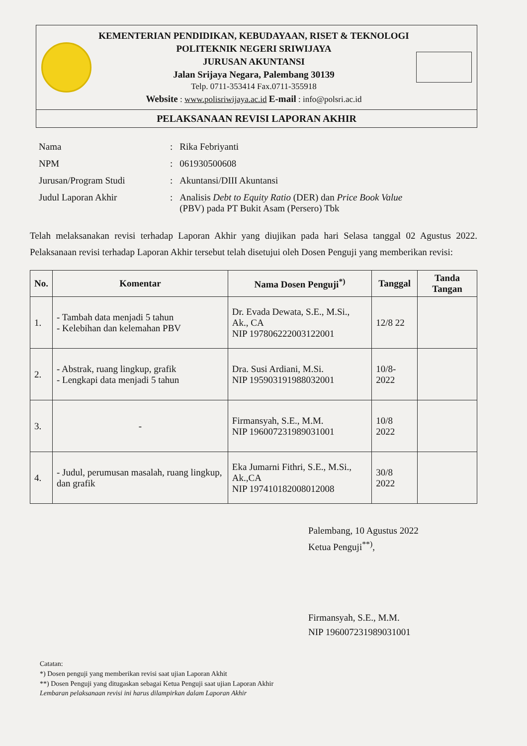KEMENTERIAN PENDIDIKAN, KEBUDAYAAN, RISET & TEKNOLOGI
POLITEKNIK NEGERI SRIWIJAYA
JURUSAN AKUNTANSI
Jalan Srijaya Negara, Palembang 30139
Telp. 0711-353414 Fax.0711-355918
Website : www.polisriwijaya.ac.id E-mail : info@polsri.ac.id
PELAKSANAAN REVISI LAPORAN AKHIR
| Nama | : | Rika Febriyanti |
| NPM | : | 061930500608 |
| Jurusan/Program Studi | : | Akuntansi/DIII Akuntansi |
| Judul Laporan Akhir | : | Analisis Debt to Equity Ratio (DER) dan Price Book Value (PBV) pada PT Bukit Asam (Persero) Tbk |
Telah melaksanakan revisi terhadap Laporan Akhir yang diujikan pada hari Selasa tanggal 02 Agustus 2022. Pelaksanaan revisi terhadap Laporan Akhir tersebut telah disetujui oleh Dosen Penguji yang memberikan revisi:
| No. | Komentar | Nama Dosen Penguji<sup>*)</sup> | Tanggal | Tanda Tangan |
| --- | --- | --- | --- | --- |
| 1. | - Tambah data menjadi 5 tahun - Kelebihan dan kelemahan PBV | Dr. Evada Dewata, S.E., M.Si., Ak., CA NIP 197806222003122001 | 12/8 22 | |
| 2. | - Abstrak, ruang lingkup, grafik - Lengkapi data menjadi 5 tahun | Dra. Susi Ardiani, M.Si. NIP 195903191988032001 | 10/8-2022 | |
| 3. | - | Firmansyah, S.E., M.M. NIP 196007231989031001 | 10/8 2022 | |
| 4. | - Judul, perumusan masalah, ruang lingkup, dan grafik | Eka Jumarni Fithri, S.E., M.Si., Ak.,CA NIP 197410182008012008 | 30/8 2022 | |
Palembang, 10 Agustus 2022
Ketua Penguji<sup>**)</sup>,
Firmansyah, S.E., M.M.
NIP 196007231989031001
Catatan:
*) Dosen penguji yang memberikan revisi saat ujian Laporan Akhit
**) Dosen Penguji yang ditugaskan sebagai Ketua Penguji saat ujian Laporan Akhir
Lembaran pelaksanaan revisi ini harus dilampirkan dalam Laporan Akhir